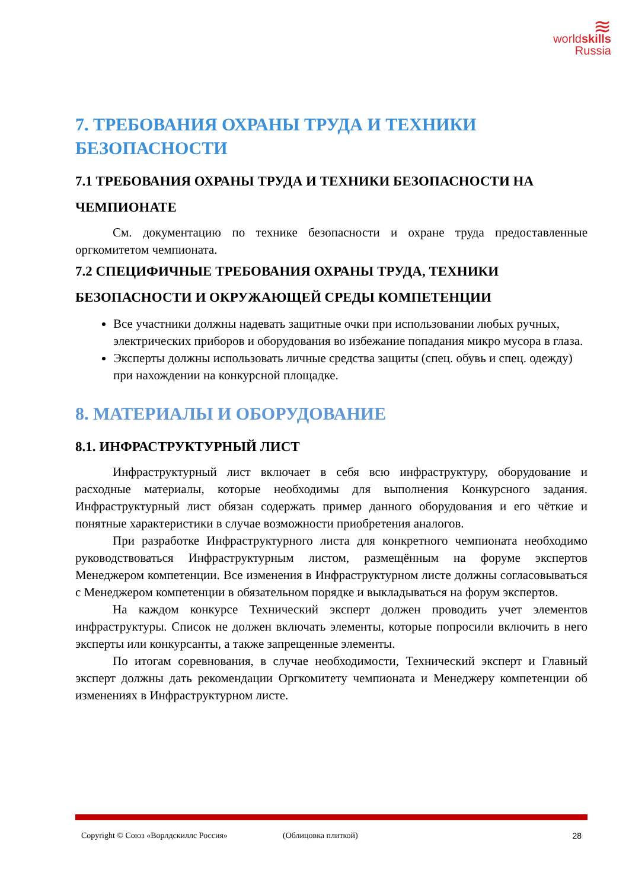≋
worldskills
Russia
7. ТРЕБОВАНИЯ ОХРАНЫ ТРУДА И ТЕХНИКИ БЕЗОПАСНОСТИ
7.1 ТРЕБОВАНИЯ ОХРАНЫ ТРУДА И ТЕХНИКИ БЕЗОПАСНОСТИ НА ЧЕМПИОНАТЕ
См. документацию по технике безопасности и охране труда предоставленные оргкомитетом чемпионата.
7.2 СПЕЦИФИЧНЫЕ ТРЕБОВАНИЯ ОХРАНЫ ТРУДА, ТЕХНИКИ БЕЗОПАСНОСТИ И ОКРУЖАЮЩЕЙ СРЕДЫ КОМПЕТЕНЦИИ
Все участники должны надевать защитные очки при использовании любых ручных, электрических приборов и оборудования во избежание попадания микро мусора в глаза.
Эксперты должны использовать личные средства защиты (спец. обувь и спец. одежду) при нахождении на конкурсной площадке.
8. МАТЕРИАЛЫ И ОБОРУДОВАНИЕ
8.1. ИНФРАСТРУКТУРНЫЙ ЛИСТ
Инфраструктурный лист включает в себя всю инфраструктуру, оборудование и расходные материалы, которые необходимы для выполнения Конкурсного задания. Инфраструктурный лист обязан содержать пример данного оборудования и его чёткие и понятные характеристики в случае возможности приобретения аналогов.
При разработке Инфраструктурного листа для конкретного чемпионата необходимо руководствоваться Инфраструктурным листом, размещённым на форуме экспертов Менеджером компетенции. Все изменения в Инфраструктурном листе должны согласовываться с Менеджером компетенции в обязательном порядке и выкладываться на форум экспертов.
На каждом конкурсе Технический эксперт должен проводить учет элементов инфраструктуры. Список не должен включать элементы, которые попросили включить в него эксперты или конкурсанты, а также запрещенные элементы.
По итогам соревнования, в случае необходимости, Технический эксперт и Главный эксперт должны дать рекомендации Оргкомитету чемпионата и Менеджеру компетенции об изменениях в Инфраструктурном листе.
Copyright © Союз «Ворлдскиллс Россия» (Облицовка плиткой) 28